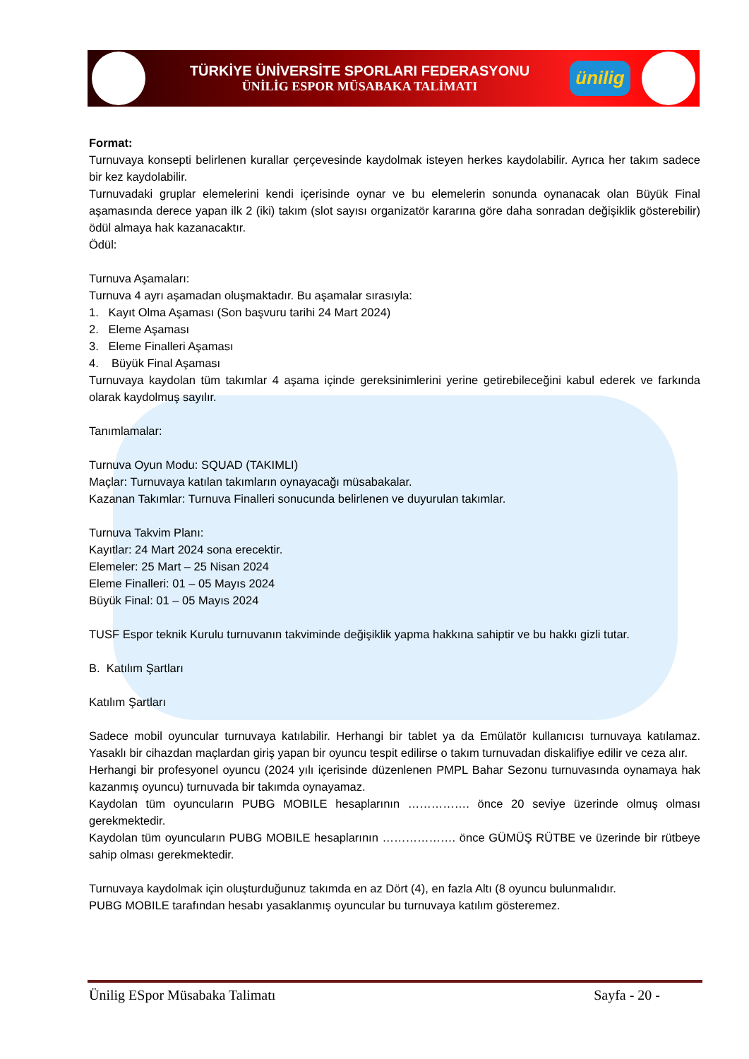TÜRKİYE ÜNİVERSİTE SPORLARI FEDERASYONU
ÜNİLİG ESPOR MÜSABAKA TALİMATI
ünilig
Format:
Turnuvaya konsepti belirlenen kurallar çerçevesinde kaydolmak isteyen herkes kaydolabilir. Ayrıca her takım sadece bir kez kaydolabilir.
Turnuvadaki gruplar elemelerini kendi içerisinde oynar ve bu elemelerin sonunda oynanacak olan Büyük Final aşamasında derece yapan ilk 2 (iki) takım (slot sayısı organizatör kararına göre daha sonradan değişiklik gösterebilir) ödül almaya hak kazanacaktır.
Ödül:
Turnuva Aşamaları:
Turnuva 4 ayrı aşamadan oluşmaktadır. Bu aşamalar sırasıyla:
1. Kayıt Olma Aşaması (Son başvuru tarihi 24 Mart 2024)
2. Eleme Aşaması
3. Eleme Finalleri Aşaması
4. Büyük Final Aşaması
Turnuvaya kaydolan tüm takımlar 4 aşama içinde gereksinimlerini yerine getirebileceğini kabul ederek ve farkında olarak kaydolmuş sayılır.
Tanımlamalar:
Turnuva Oyun Modu: SQUAD (TAKIMLI)
Maçlar: Turnuvaya katılan takımların oynayacağı müsabakalar.
Kazanan Takımlar: Turnuva Finalleri sonucunda belirlenen ve duyurulan takımlar.
Turnuva Takvim Planı:
Kayıtlar: 24 Mart 2024 sona erecektir.
Elemeler: 25 Mart – 25 Nisan 2024
Eleme Finalleri: 01 – 05 Mayıs 2024
Büyük Final: 01 – 05 Mayıs 2024
TUSF Espor teknik Kurulu turnuvanın takviminde değişiklik yapma hakkına sahiptir ve bu hakkı gizli tutar.
B. Katılım Şartları
Katılım Şartları
Sadece mobil oyuncular turnuvaya katılabilir. Herhangi bir tablet ya da Emülatör kullanıcısı turnuvaya katılamaz. Yasaklı bir cihazdan maçlardan giriş yapan bir oyuncu tespit edilirse o takım turnuvadan diskalifiye edilir ve ceza alır.
Herhangi bir profesyonel oyuncu (2024 yılı içerisinde düzenlenen PMPL Bahar Sezonu turnuvasında oynamaya hak kazanmış oyuncu) turnuvada bir takımda oynayamaz.
Kaydolan tüm oyuncuların PUBG MOBILE hesaplarının ……………. önce 20 seviye üzerinde olmuş olması gerekmektedir.
Kaydolan tüm oyuncuların PUBG MOBILE hesaplarının ………………. önce GÜMÜŞ RÜTBE ve üzerinde bir rütbeye sahip olması gerekmektedir.
Turnuvaya kaydolmak için oluşturduğunuz takımda en az Dört (4), en fazla Altı (8 oyuncu bulunmalıdır.
PUBG MOBILE tarafından hesabı yasaklanmış oyuncular bu turnuvaya katılım gösteremez.
Ünilig ESpor Müsabaka Talimatı Sayfa - 20 -